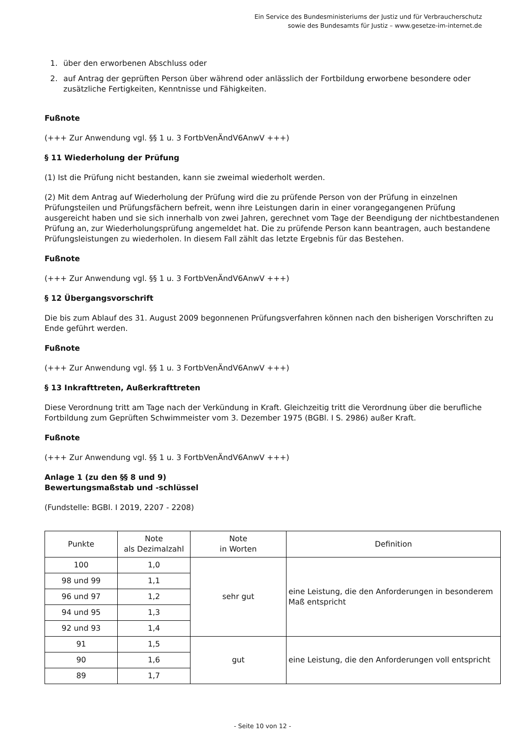Ein Service des Bundesministeriums der Justiz und für Verbraucherschutz
sowie des Bundesamts für Justiz – www.gesetze-im-internet.de
1. über den erworbenen Abschluss oder
2. auf Antrag der geprüften Person über während oder anlässlich der Fortbildung erworbene besondere oder zusätzliche Fertigkeiten, Kenntnisse und Fähigkeiten.
Fußnote
(+++ Zur Anwendung vgl. §§ 1 u. 3 FortbVenÄndV6AnwV +++)
§ 11 Wiederholung der Prüfung
(1) Ist die Prüfung nicht bestanden, kann sie zweimal wiederholt werden.
(2) Mit dem Antrag auf Wiederholung der Prüfung wird die zu prüfende Person von der Prüfung in einzelnen Prüfungsteilen und Prüfungsfächern befreit, wenn ihre Leistungen darin in einer vorangegangenen Prüfung ausgereicht haben und sie sich innerhalb von zwei Jahren, gerechnet vom Tage der Beendigung der nichtbestandenen Prüfung an, zur Wiederholungsprüfung angemeldet hat. Die zu prüfende Person kann beantragen, auch bestandene Prüfungsleistungen zu wiederholen. In diesem Fall zählt das letzte Ergebnis für das Bestehen.
Fußnote
(+++ Zur Anwendung vgl. §§ 1 u. 3 FortbVenÄndV6AnwV +++)
§ 12 Übergangsvorschrift
Die bis zum Ablauf des 31. August 2009 begonnenen Prüfungsverfahren können nach den bisherigen Vorschriften zu Ende geführt werden.
Fußnote
(+++ Zur Anwendung vgl. §§ 1 u. 3 FortbVenÄndV6AnwV +++)
§ 13 Inkrafttreten, Außerkrafttreten
Diese Verordnung tritt am Tage nach der Verkündung in Kraft. Gleichzeitig tritt die Verordnung über die berufliche Fortbildung zum Geprüften Schwimmeister vom 3. Dezember 1975 (BGBl. I S. 2986) außer Kraft.
Fußnote
(+++ Zur Anwendung vgl. §§ 1 u. 3 FortbVenÄndV6AnwV +++)
Anlage 1 (zu den §§ 8 und 9)
Bewertungsmaßstab und -schlüssel
(Fundstelle: BGBl. I 2019, 2207 - 2208)
| Punkte | Note als Dezimalzahl | Note in Worten | Definition |
| --- | --- | --- | --- |
| 100 | 1,0 | sehr gut | eine Leistung, die den Anforderungen in besonderem Maß entspricht |
| 98 und 99 | 1,1 | | |
| 96 und 97 | 1,2 | | |
| 94 und 95 | 1,3 | | |
| 92 und 93 | 1,4 | | |
| 91 | 1,5 | gut | eine Leistung, die den Anforderungen voll entspricht |
| 90 | 1,6 | | |
| 89 | 1,7 | | |
- Seite 10 von 12 -